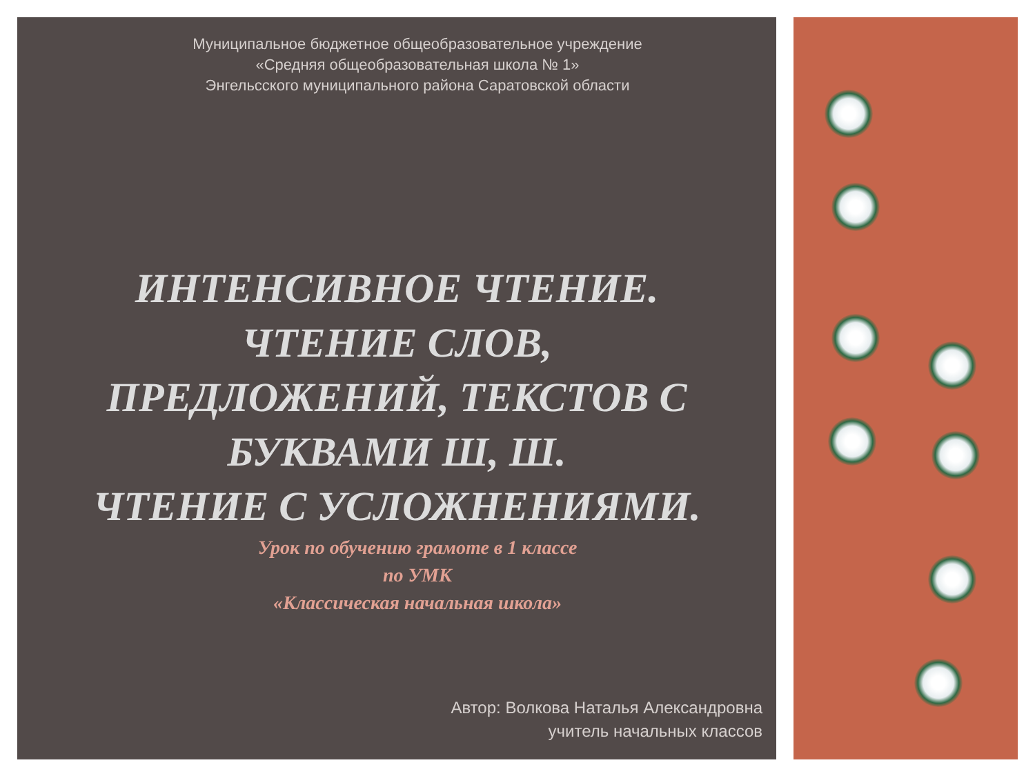Муниципальное бюджетное общеобразовательное учреждение
«Средняя общеобразовательная школа № 1»
Энгельсского муниципального района Саратовской области
ИНТЕНСИВНОЕ ЧТЕНИЕ.
ЧТЕНИЕ СЛОВ,
ПРЕДЛОЖЕНИЙ, ТЕКСТОВ С
БУКВАМИ Ш, Ш.
ЧТЕНИЕ С УСЛОЖНЕНИЯМИ.
Урок по обучению грамоте в 1 классе
по УМК
«Классическая начальная школа»
Автор: Волкова Наталья Александровна
учитель начальных классов